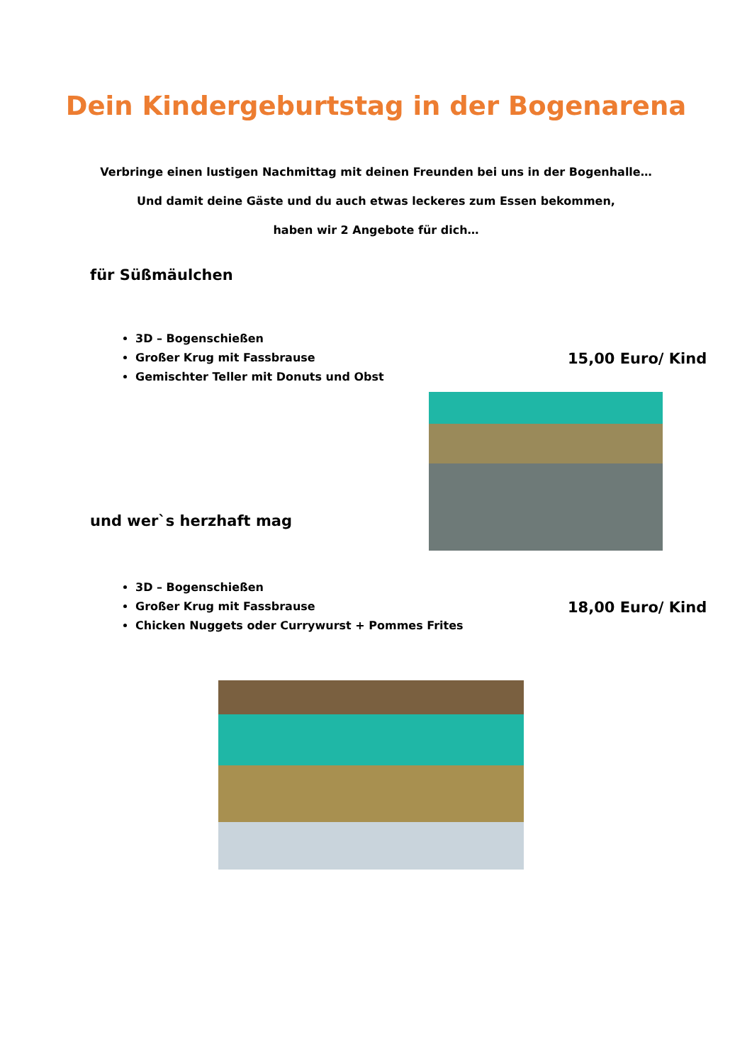Dein Kindergeburtstag in der Bogenarena
Verbringe einen lustigen Nachmittag mit deinen Freunden bei uns in der Bogenhalle…
Und damit deine Gäste und du auch etwas leckeres zum Essen bekommen,
haben wir 2 Angebote für dich…
für Süßmäulchen
3D – Bogenschießen
Großer Krug mit Fassbrause
Gemischter Teller mit Donuts und Obst
15,00 Euro/ Kind
und wer`s herzhaft mag
3D – Bogenschießen
Großer Krug mit Fassbrause
Chicken Nuggets oder Currywurst + Pommes Frites
18,00 Euro/ Kind